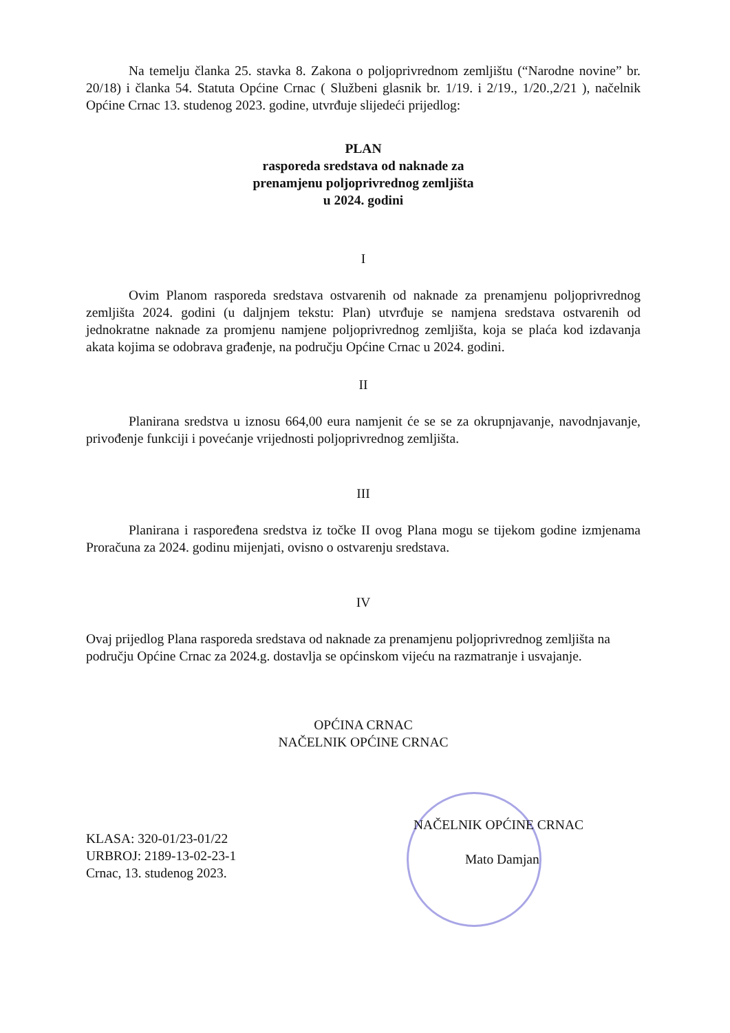Na temelju članka 25. stavka 8. Zakona o poljoprivrednom zemljištu (“Narodne novine” br. 20/18) i članka 54. Statuta Općine Crnac ( Službeni glasnik br. 1/19. i 2/19., 1/20.,2/21 ), načelnik Općine Crnac 13. studenog 2023. godine, utvrđuje slijedeći prijedlog:
PLAN
rasporeda sredstava od naknade za
prenamjenu poljoprivrednog zemljišta
u 2024. godini
I
Ovim Planom rasporeda sredstava ostvarenih od naknade za prenamjenu poljoprivrednog zemljišta 2024. godini (u daljnjem tekstu: Plan) utvrđuje se namjena sredstava ostvarenih od jednokratne naknade za promjenu namjene poljoprivrednog zemljišta, koja se plaća kod izdavanja akata kojima se odobrava građenje, na području Općine Crnac u 2024. godini.
II
Planirana sredstva u iznosu 664,00 eura namjenit će se se za okrupnjavanje, navodnjavanje, privođenje funkciji i povećanje vrijednosti poljoprivrednog zemljišta.
III
Planirana i raspoređena sredstva iz točke II ovog Plana mogu se tijekom godine izmjenama Proračuna za 2024. godinu mijenjati, ovisno o ostvarenju sredstava.
IV
Ovaj prijedlog Plana rasporeda sredstava od naknade za prenamjenu poljoprivrednog zemljišta na području Općine Crnac za 2024.g. dostavlja se općinskom vijeću na razmatranje i usvajanje.
OPĆINA CRNAC
NAČELNIK OPĆINE CRNAC
KLASA: 320-01/23-01/22
URBROJ: 2189-13-02-23-1
Crnac, 13. studenog 2023.
NAČELNIK OPĆINE CRNAC
Mato Damjan